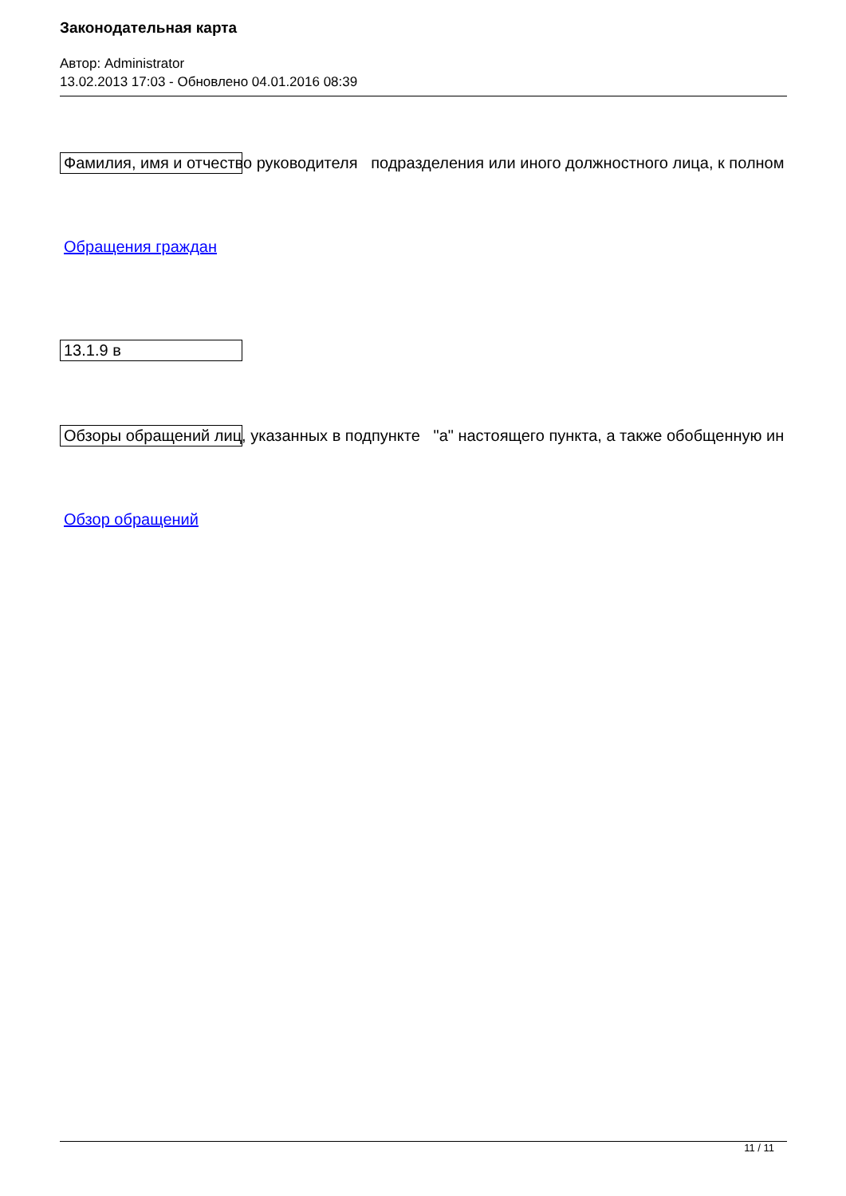Законодательная карта
Автор: Administrator
13.02.2013 17:03 - Обновлено 04.01.2016 08:39
Фамилия, имя и отчество руководителя подразделения или иного должностного лица, к полном
Обращения граждан
13.1.9 в
Обзоры обращений лиц, указанных в подпункте "а" настоящего пункта, а также обобщенную ин
Обзор обращений
11 / 11